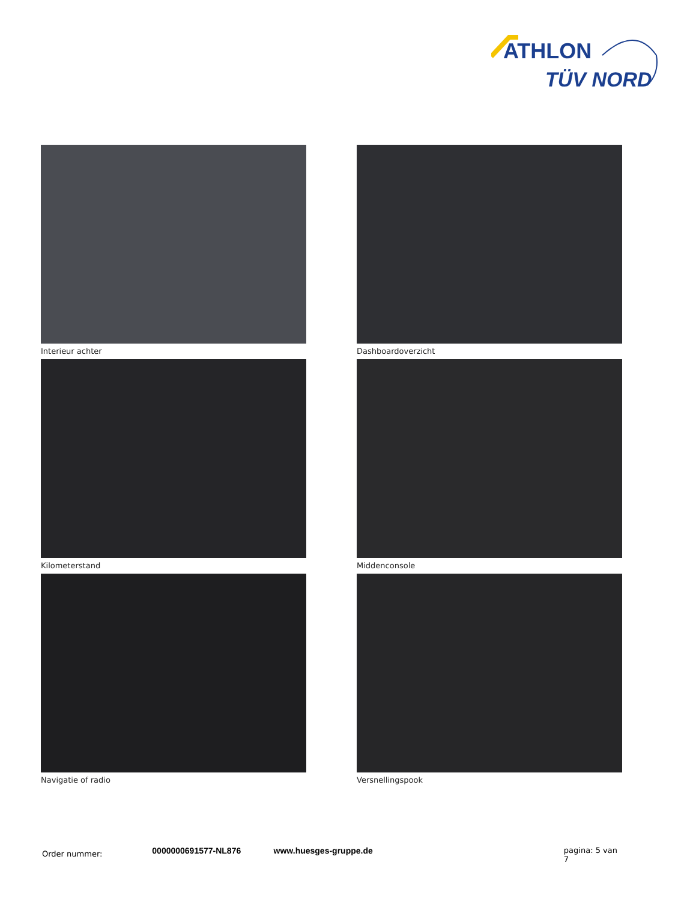ATHLON
TÜV NORD
Interieur achter
Dashboardoverzicht
Kilometerstand
Middenconsole
Navigatie of radio
Versnellingspook
Order nummer:
0000000691577-NL876 www.huesges-gruppe.de pagina: 5 van 7